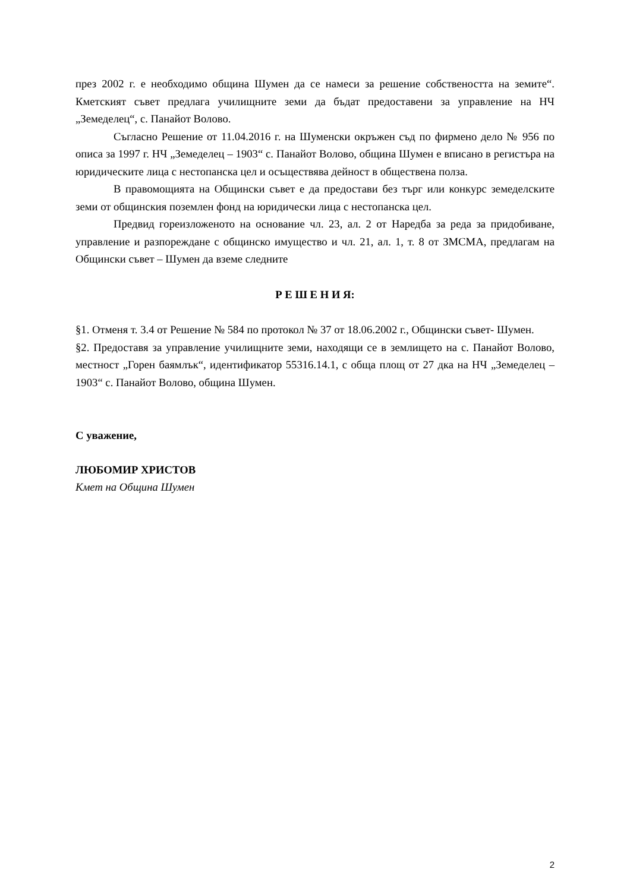през 2002 г. е необходимо община Шумен да се намеси за решение собствеността на земите“. Кметският съвет предлага училищните земи да бъдат предоставени за управление на НЧ „Земеделец“, с. Панайот Волово.
Съгласно Решение от 11.04.2016 г. на Шуменски окръжен съд по фирмено дело № 956 по описа за 1997 г. НЧ „Земеделец – 1903“ с. Панайот Волово, община Шумен е вписано в регистъра на юридическите лица с нестопанска цел и осъществява дейност в обществена полза.
В правомощията на Общински съвет е да предостави без търг или конкурс земеделските земи от общинския поземлен фонд на юридически лица с нестопанска цел.
Предвид гореизложеното на основание чл. 23, ал. 2 от Наредба за реда за придобиване, управление и разпореждане с общинско имущество и чл. 21, ал. 1, т. 8 от ЗМСМА, предлагам на Общински съвет – Шумен да вземе следните
Р Е Ш Е Н И Я:
§1. Отменя т. 3.4 от Решение № 584 по протокол № 37 от 18.06.2002 г., Общински съвет- Шумен.
§2. Предоставя за управление училищните земи, находящи се в землището на с. Панайот Волово, местност „Горен баямлък“, идентификатор 55316.14.1, с обща площ от 27 дка на НЧ „Земеделец – 1903“ с. Панайот Волово, община Шумен.
С уважение,
ЛЮБОМИР ХРИСТОВ
Кмет на Община Шумен
2